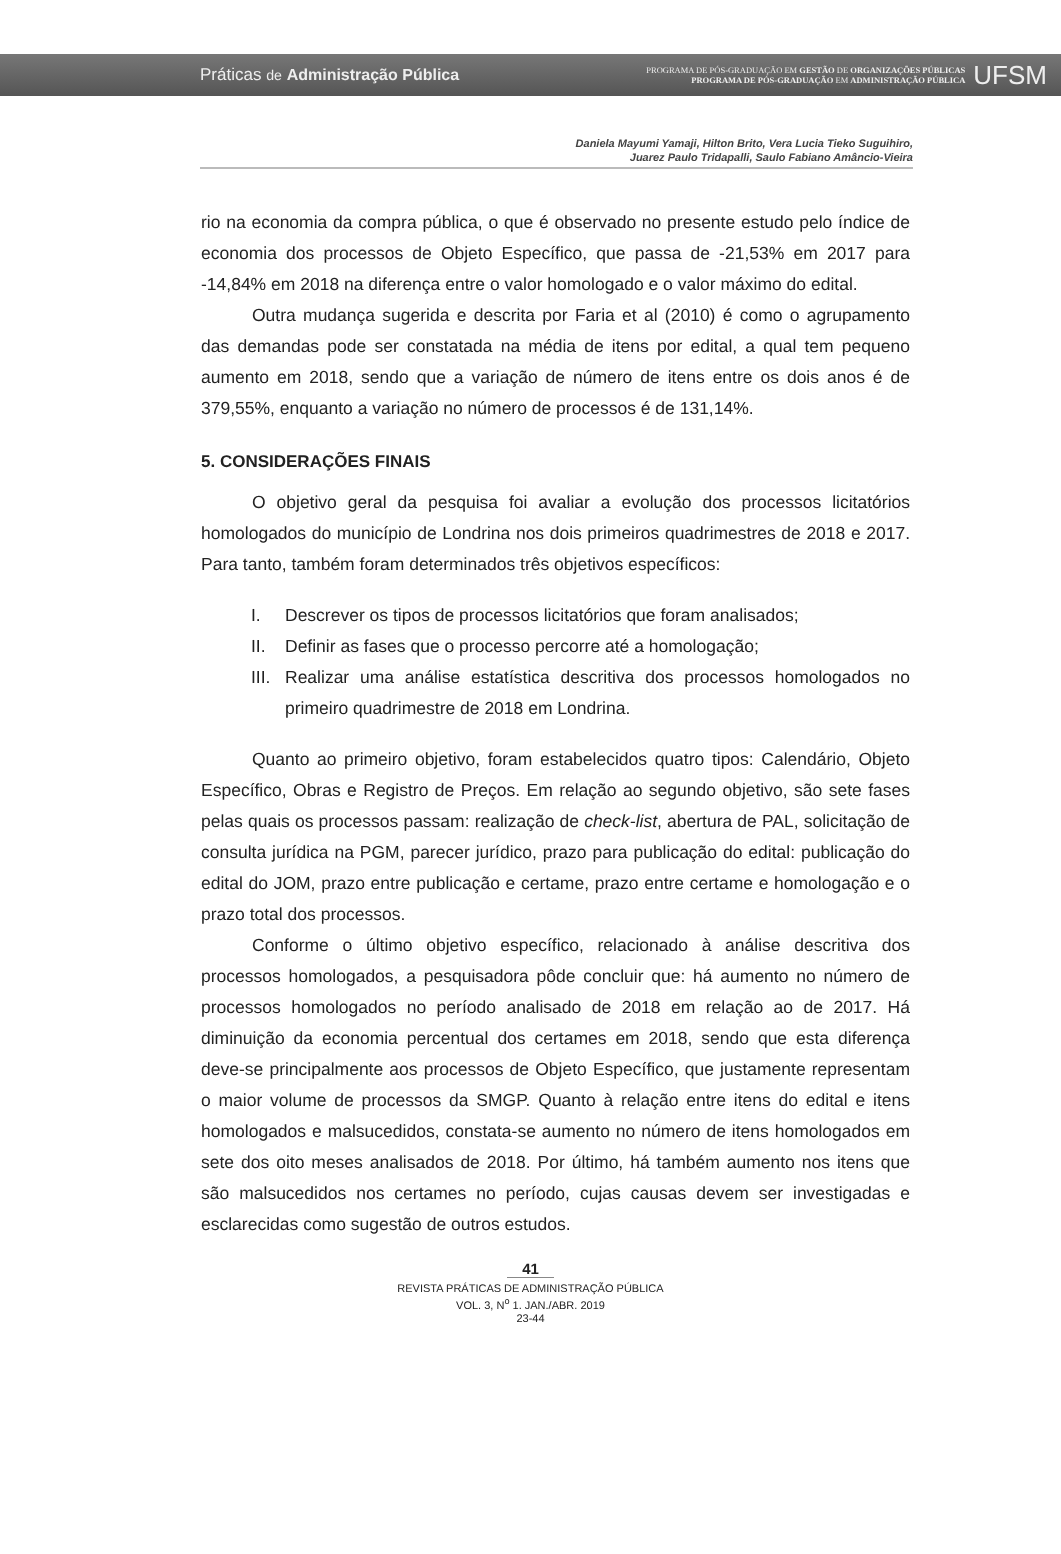Práticas de Administração Pública
PROGRAMA DE PÓS-GRADUAÇÃO EM GESTÃO DE ORGANIZAÇÕES PÚBLICAS
PROGRAMA DE PÓS-GRADUAÇÃO EM ADMINISTRAÇÃO PÚBLICA
UFSM
Daniela Mayumi Yamaji, Hilton Brito, Vera Lucia Tieko Suguihiro,
Juarez Paulo Tridapalli, Saulo Fabiano Amâncio-Vieira
rio na economia da compra pública, o que é observado no presente estudo pelo índice de economia dos processos de Objeto Específico, que passa de -21,53% em 2017 para -14,84% em 2018 na diferença entre o valor homologado e o valor máximo do edital.
Outra mudança sugerida e descrita por Faria et al (2010) é como o agrupamento das demandas pode ser constatada na média de itens por edital, a qual tem pequeno aumento em 2018, sendo que a variação de número de itens entre os dois anos é de 379,55%, enquanto a variação no número de processos é de 131,14%.
5. CONSIDERAÇÕES FINAIS
O objetivo geral da pesquisa foi avaliar a evolução dos processos licitatórios homologados do município de Londrina nos dois primeiros quadrimestres de 2018 e 2017. Para tanto, também foram determinados três objetivos específicos:
I. Descrever os tipos de processos licitatórios que foram analisados;
II. Definir as fases que o processo percorre até a homologação;
III.
Realizar uma análise estatística descritiva dos processos homologados no primeiro quadrimestre de 2018 em Londrina.
Quanto ao primeiro objetivo, foram estabelecidos quatro tipos: Calendário, Objeto Específico, Obras e Registro de Preços. Em relação ao segundo objetivo, são sete fases pelas quais os processos passam: realização de check-list, abertura de PAL, solicitação de consulta jurídica na PGM, parecer jurídico, prazo para publicação do edital: publicação do edital do JOM, prazo entre publicação e certame, prazo entre certame e homologação e o prazo total dos processos.
Conforme o último objetivo específico, relacionado à análise descritiva dos processos homologados, a pesquisadora pôde concluir que: há aumento no número de processos homologados no período analisado de 2018 em relação ao de 2017. Há diminuição da economia percentual dos certames em 2018, sendo que esta diferença deve-se principalmente aos processos de Objeto Específico, que justamente representam o maior volume de processos da SMGP. Quanto à relação entre itens do edital e itens homologados e malsucedidos, constata-se aumento no número de itens homologados em sete dos oito meses analisados de 2018. Por último, há também aumento nos itens que são malsucedidos nos certames no período, cujas causas devem ser investigadas e esclarecidas como sugestão de outros estudos.
41
REVISTA PRÁTICAS DE ADMINISTRAÇÃO PÚBLICA
VOL. 3, N<sup>o</sup> 1. JAN./ABR. 2019
23-44